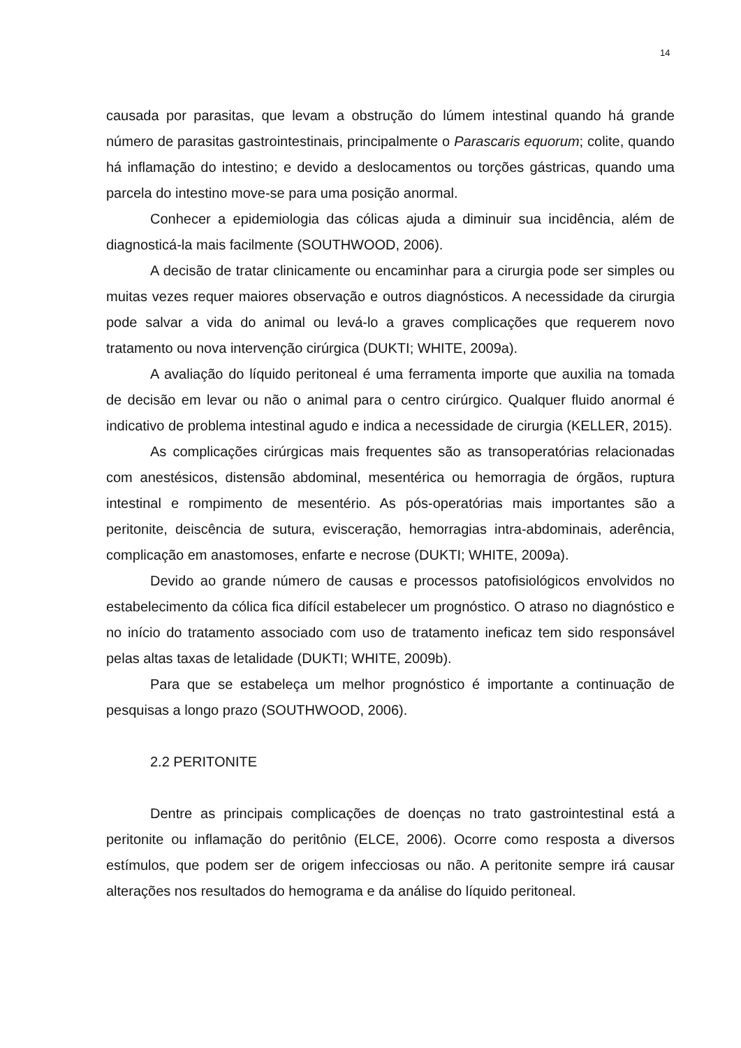14
causada por parasitas, que levam a obstrução do lúmem intestinal quando há grande número de parasitas gastrointestinais, principalmente o Parascaris equorum; colite, quando há inflamação do intestino; e devido a deslocamentos ou torções gástricas, quando uma parcela do intestino move-se para uma posição anormal.
Conhecer a epidemiologia das cólicas ajuda a diminuir sua incidência, além de diagnosticá-la mais facilmente (SOUTHWOOD, 2006).
A decisão de tratar clinicamente ou encaminhar para a cirurgia pode ser simples ou muitas vezes requer maiores observação e outros diagnósticos. A necessidade da cirurgia pode salvar a vida do animal ou levá-lo a graves complicações que requerem novo tratamento ou nova intervenção cirúrgica (DUKTI; WHITE, 2009a).
A avaliação do líquido peritoneal é uma ferramenta importe que auxilia na tomada de decisão em levar ou não o animal para o centro cirúrgico. Qualquer fluido anormal é indicativo de problema intestinal agudo e indica a necessidade de cirurgia (KELLER, 2015).
As complicações cirúrgicas mais frequentes são as transoperatórias relacionadas com anestésicos, distensão abdominal, mesentérica ou hemorragia de órgãos, ruptura intestinal e rompimento de mesentério. As pós-operatórias mais importantes são a peritonite, deiscência de sutura, evisceração, hemorragias intra-abdominais, aderência, complicação em anastomoses, enfarte e necrose (DUKTI; WHITE, 2009a).
Devido ao grande número de causas e processos patofisiológicos envolvidos no estabelecimento da cólica fica difícil estabelecer um prognóstico. O atraso no diagnóstico e no início do tratamento associado com uso de tratamento ineficaz tem sido responsável pelas altas taxas de letalidade (DUKTI; WHITE, 2009b).
Para que se estabeleça um melhor prognóstico é importante a continuação de pesquisas a longo prazo (SOUTHWOOD, 2006).
2.2 PERITONITE
Dentre as principais complicações de doenças no trato gastrointestinal está a peritonite ou inflamação do peritônio (ELCE, 2006). Ocorre como resposta a diversos estímulos, que podem ser de origem infecciosas ou não. A peritonite sempre irá causar alterações nos resultados do hemograma e da análise do líquido peritoneal.